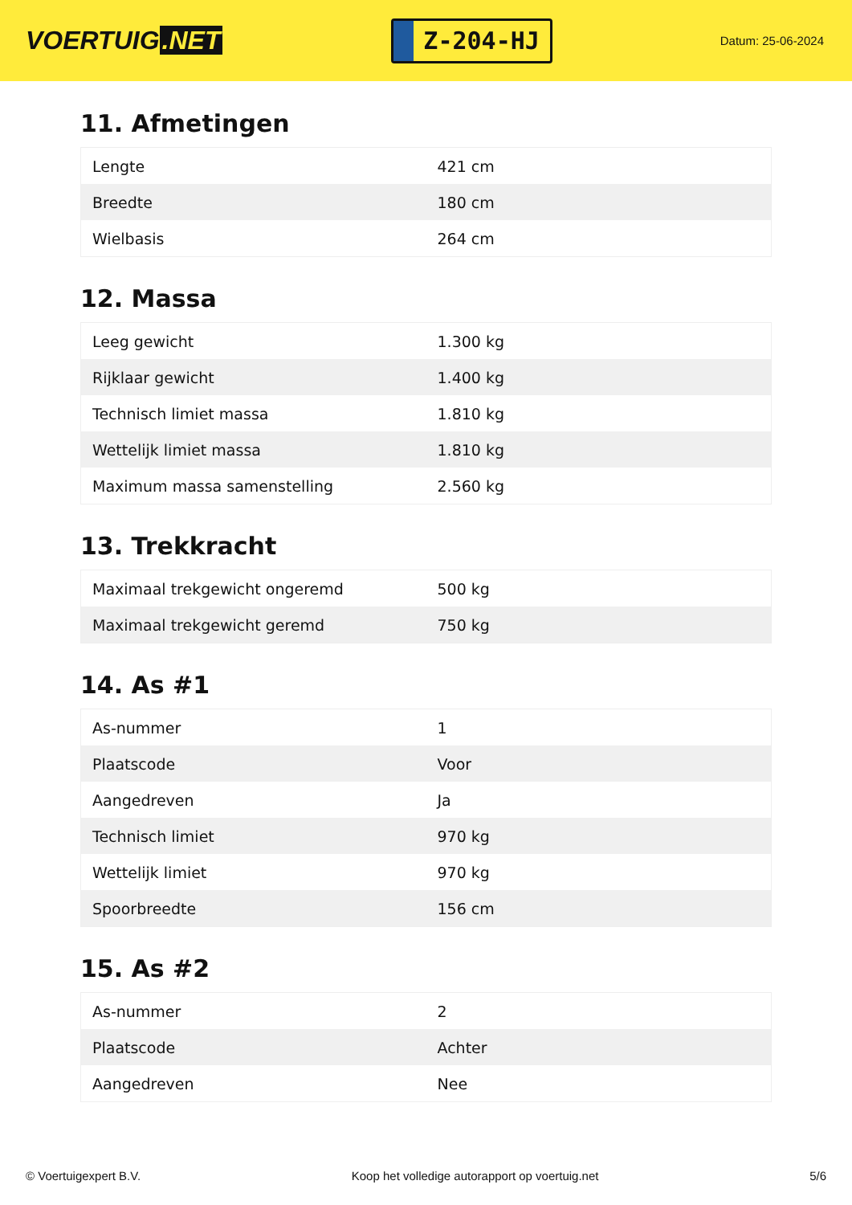VOERTUIG.NET
Z-204-HJ
Datum: 25-06-2024
11. Afmetingen
| Lengte | 421 cm |
| Breedte | 180 cm |
| Wielbasis | 264 cm |
12. Massa
| Leeg gewicht | 1.300 kg |
| Rijklaar gewicht | 1.400 kg |
| Technisch limiet massa | 1.810 kg |
| Wettelijk limiet massa | 1.810 kg |
| Maximum massa samenstelling | 2.560 kg |
13. Trekkracht
| Maximaal trekgewicht ongeremd | 500 kg |
| Maximaal trekgewicht geremd | 750 kg |
14. As #1
| As-nummer | 1 |
| Plaatscode | Voor |
| Aangedreven | Ja |
| Technisch limiet | 970 kg |
| Wettelijk limiet | 970 kg |
| Spoorbreedte | 156 cm |
15. As #2
| As-nummer | 2 |
| Plaatscode | Achter |
| Aangedreven | Nee |
© Voertuigexpert B.V. Koop het volledige autorapport op voertuig.net 5/6